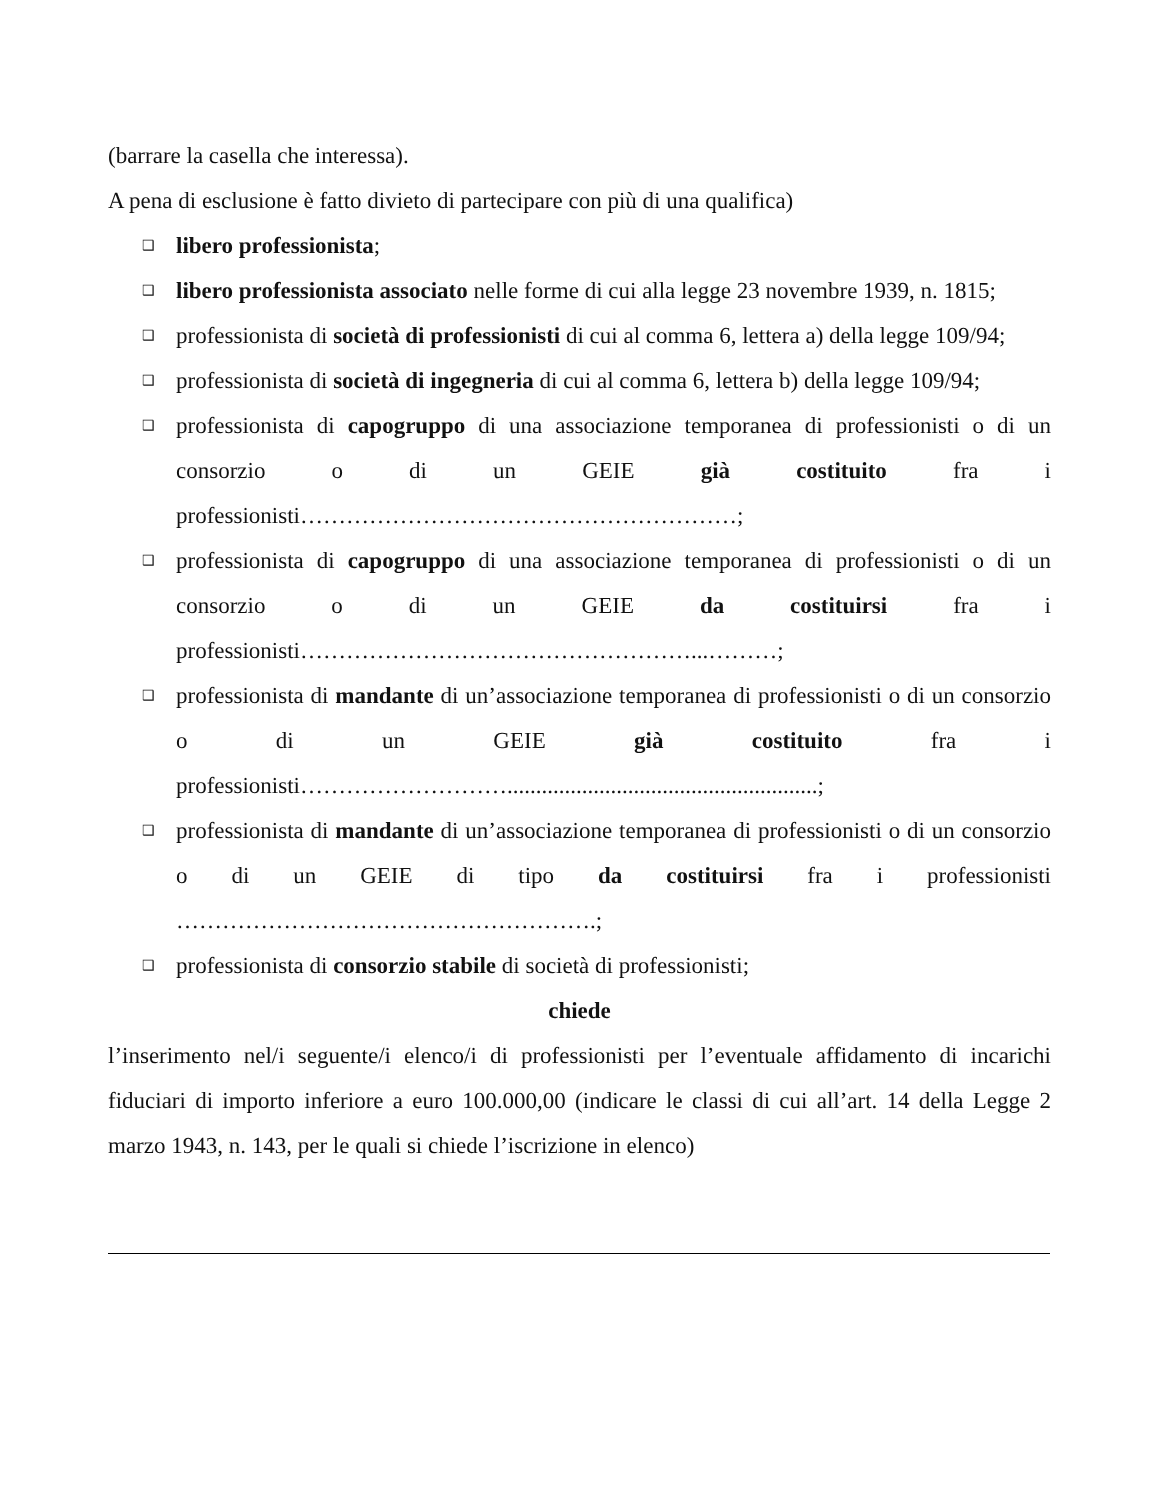(barrare la casella che interessa).
A pena di esclusione è fatto divieto di partecipare con più di una qualifica)
❑ libero professionista;
❑ libero professionista associato nelle forme di cui alla legge 23 novembre 1939, n. 1815;
❑ professionista di società di professionisti di cui al comma 6, lettera a) della legge 109/94;
❑ professionista di società di ingegneria di cui al comma 6, lettera b) della legge 109/94;
❑ professionista di capogruppo di una associazione temporanea di professionisti o di un consorzio o di un GEIE già costituito fra i professionisti…………………………………………………;
❑ professionista di capogruppo di una associazione temporanea di professionisti o di un consorzio o di un GEIE da costituirsi fra i professionisti……………………………………………...………;
❑ professionista di mandante di un’associazione temporanea di professionisti o di un consorzio o di un GEIE già costituito fra i professionisti………………………......................................................;
❑ professionista di mandante di un’associazione temporanea di professionisti o di un consorzio o di un GEIE di tipo da costituirsi fra i professionisti ……………………………………………….;
❑ professionista di consorzio stabile di società di professionisti;
chiede
l’inserimento nel/i seguente/i elenco/i di professionisti per l’eventuale affidamento di incarichi fiduciari di importo inferiore a euro 100.000,00 (indicare le classi di cui all’art. 14 della Legge 2 marzo 1943, n. 143, per le quali si chiede l’iscrizione in elenco)